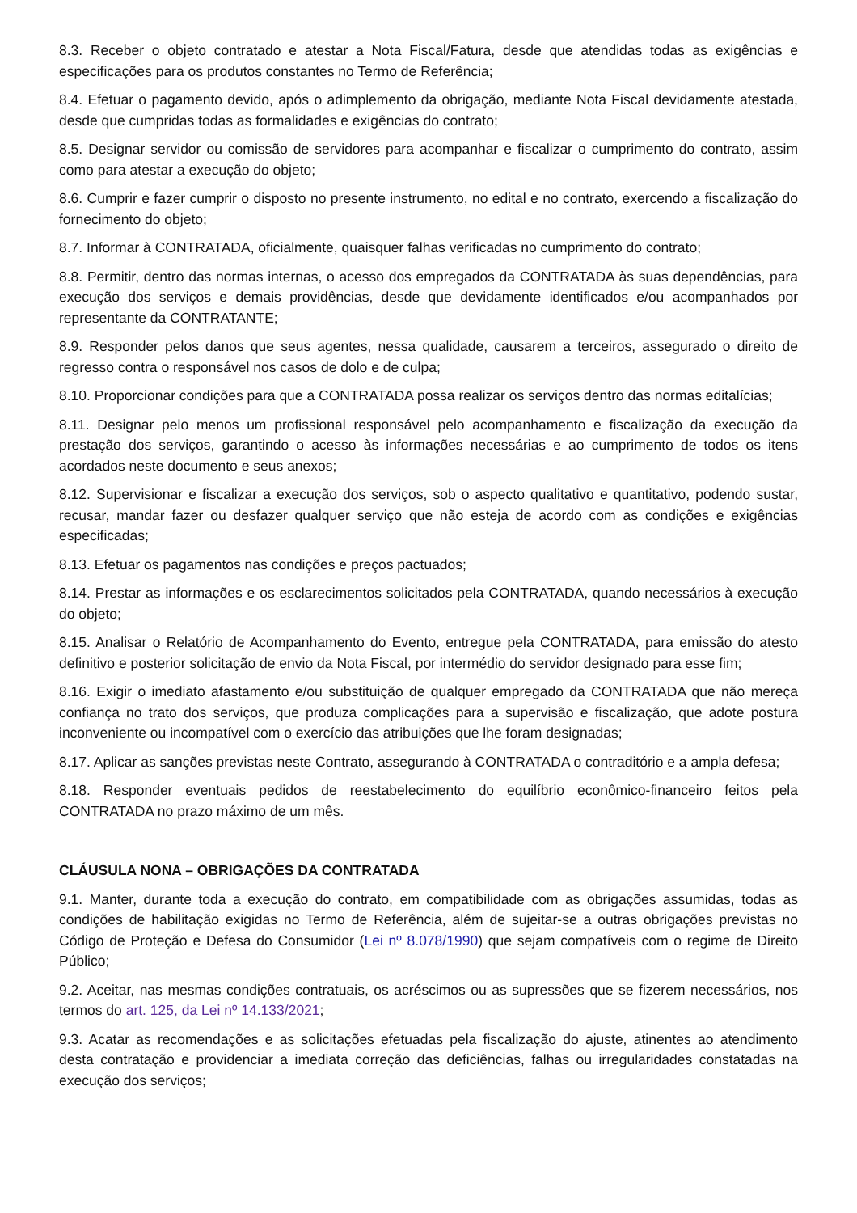8.3. Receber o objeto contratado e atestar a Nota Fiscal/Fatura, desde que atendidas todas as exigências e especificações para os produtos constantes no Termo de Referência;
8.4. Efetuar o pagamento devido, após o adimplemento da obrigação, mediante Nota Fiscal devidamente atestada, desde que cumpridas todas as formalidades e exigências do contrato;
8.5. Designar servidor ou comissão de servidores para acompanhar e fiscalizar o cumprimento do contrato, assim como para atestar a execução do objeto;
8.6. Cumprir e fazer cumprir o disposto no presente instrumento, no edital e no contrato, exercendo a fiscalização do fornecimento do objeto;
8.7. Informar à CONTRATADA, oficialmente, quaisquer falhas verificadas no cumprimento do contrato;
8.8. Permitir, dentro das normas internas, o acesso dos empregados da CONTRATADA às suas dependências, para execução dos serviços e demais providências, desde que devidamente identificados e/ou acompanhados por representante da CONTRATANTE;
8.9. Responder pelos danos que seus agentes, nessa qualidade, causarem a terceiros, assegurado o direito de regresso contra o responsável nos casos de dolo e de culpa;
8.10. Proporcionar condições para que a CONTRATADA possa realizar os serviços dentro das normas editalícias;
8.11. Designar pelo menos um profissional responsável pelo acompanhamento e fiscalização da execução da prestação dos serviços, garantindo o acesso às informações necessárias e ao cumprimento de todos os itens acordados neste documento e seus anexos;
8.12. Supervisionar e fiscalizar a execução dos serviços, sob o aspecto qualitativo e quantitativo, podendo sustar, recusar, mandar fazer ou desfazer qualquer serviço que não esteja de acordo com as condições e exigências especificadas;
8.13. Efetuar os pagamentos nas condições e preços pactuados;
8.14. Prestar as informações e os esclarecimentos solicitados pela CONTRATADA, quando necessários à execução do objeto;
8.15. Analisar o Relatório de Acompanhamento do Evento, entregue pela CONTRATADA, para emissão do atesto definitivo e posterior solicitação de envio da Nota Fiscal, por intermédio do servidor designado para esse fim;
8.16. Exigir o imediato afastamento e/ou substituição de qualquer empregado da CONTRATADA que não mereça confiança no trato dos serviços, que produza complicações para a supervisão e fiscalização, que adote postura inconveniente ou incompatível com o exercício das atribuições que lhe foram designadas;
8.17. Aplicar as sanções previstas neste Contrato, assegurando à CONTRATADA o contraditório e a ampla defesa;
8.18. Responder eventuais pedidos de reestabelecimento do equilíbrio econômico-financeiro feitos pela CONTRATADA no prazo máximo de um mês.
CLÁUSULA NONA – OBRIGAÇÕES DA CONTRATADA
9.1. Manter, durante toda a execução do contrato, em compatibilidade com as obrigações assumidas, todas as condições de habilitação exigidas no Termo de Referência, além de sujeitar-se a outras obrigações previstas no Código de Proteção e Defesa do Consumidor (Lei nº 8.078/1990) que sejam compatíveis com o regime de Direito Público;
9.2. Aceitar, nas mesmas condições contratuais, os acréscimos ou as supressões que se fizerem necessários, nos termos do art. 125, da Lei nº 14.133/2021;
9.3. Acatar as recomendações e as solicitações efetuadas pela fiscalização do ajuste, atinentes ao atendimento desta contratação e providenciar a imediata correção das deficiências, falhas ou irregularidades constatadas na execução dos serviços;